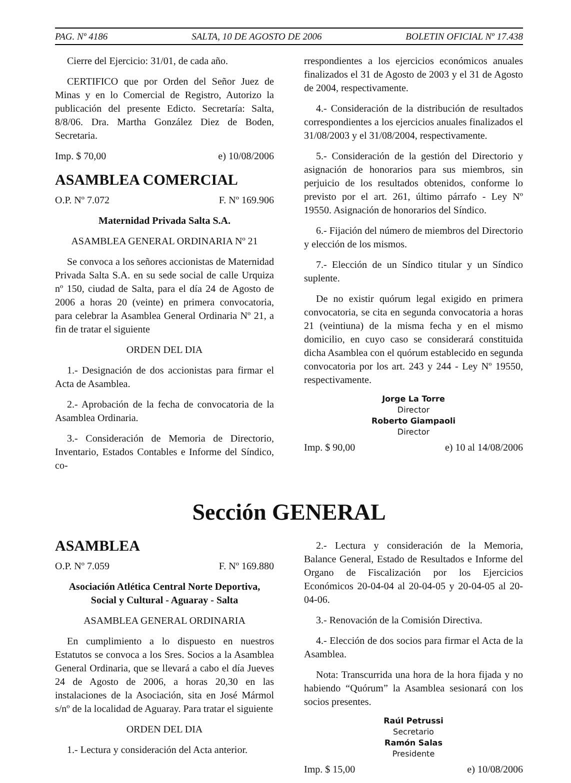PAG. Nº 4186 SALTA, 10 DE AGOSTO DE 2006 BOLETIN OFICIAL Nº 17.438
Cierre del Ejercicio: 31/01, de cada año.
CERTIFICO que por Orden del Señor Juez de Minas y en lo Comercial de Registro, Autorizo la publicación del presente Edicto. Secretaría: Salta, 8/8/06. Dra. Martha González Diez de Boden, Secretaria.
Imp. $ 70,00 e) 10/08/2006
ASAMBLEA COMERCIAL
O.P. Nº 7.072 F. Nº 169.906
Maternidad Privada Salta S.A.
ASAMBLEA GENERAL ORDINARIA Nº 21
Se convoca a los señores accionistas de Maternidad Privada Salta S.A. en su sede social de calle Urquiza nº 150, ciudad de Salta, para el día 24 de Agosto de 2006 a horas 20 (veinte) en primera convocatoria, para celebrar la Asamblea General Ordinaria Nº 21, a fin de tratar el siguiente
ORDEN DEL DIA
1.- Designación de dos accionistas para firmar el Acta de Asamblea.
2.- Aprobación de la fecha de convocatoria de la Asamblea Ordinaria.
3.- Consideración de Memoria de Directorio, Inventario, Estados Contables e Informe del Síndico, co-
rrespondientes a los ejercicios económicos anuales finalizados el 31 de Agosto de 2003 y el 31 de Agosto de 2004, respectivamente.
4.- Consideración de la distribución de resultados correspondientes a los ejercicios anuales finalizados el 31/08/2003 y el 31/08/2004, respectivamente.
5.- Consideración de la gestión del Directorio y asignación de honorarios para sus miembros, sin perjuicio de los resultados obtenidos, conforme lo previsto por el art. 261, último párrafo - Ley Nº 19550. Asignación de honorarios del Síndico.
6.- Fijación del número de miembros del Directorio y elección de los mismos.
7.- Elección de un Síndico titular y un Síndico suplente.
De no existir quórum legal exigido en primera convocatoria, se cita en segunda convocatoria a horas 21 (veintiuna) de la misma fecha y en el mismo domicilio, en cuyo caso se considerará constituida dicha Asamblea con el quórum establecido en segunda convocatoria por los art. 243 y 244 - Ley Nº 19550, respectivamente.
Jorge La Torre
Director
Roberto Giampaoli
Director
Imp. $ 90,00 e) 10 al 14/08/2006
Sección GENERAL
ASAMBLEA
O.P. Nº 7.059 F. Nº 169.880
Asociación Atlética Central Norte Deportiva, Social y Cultural - Aguaray - Salta
ASAMBLEA GENERAL ORDINARIA
En cumplimiento a lo dispuesto en nuestros Estatutos se convoca a los Sres. Socios a la Asamblea General Ordinaria, que se llevará a cabo el día Jueves 24 de Agosto de 2006, a horas 20,30 en las instalaciones de la Asociación, sita en José Mármol s/nº de la localidad de Aguaray. Para tratar el siguiente
ORDEN DEL DIA
1.- Lectura y consideración del Acta anterior.
2.- Lectura y consideración de la Memoria, Balance General, Estado de Resultados e Informe del Organo de Fiscalización por los Ejercicios Económicos 20-04-04 al 20-04-05 y 20-04-05 al 20-04-06.
3.- Renovación de la Comisión Directiva.
4.- Elección de dos socios para firmar el Acta de la Asamblea.
Nota: Transcurrida una hora de la hora fijada y no habiendo “Quórum” la Asamblea sesionará con los socios presentes.
Raúl Petrussi
Secretario
Ramón Salas
Presidente
Imp. $ 15,00 e) 10/08/2006